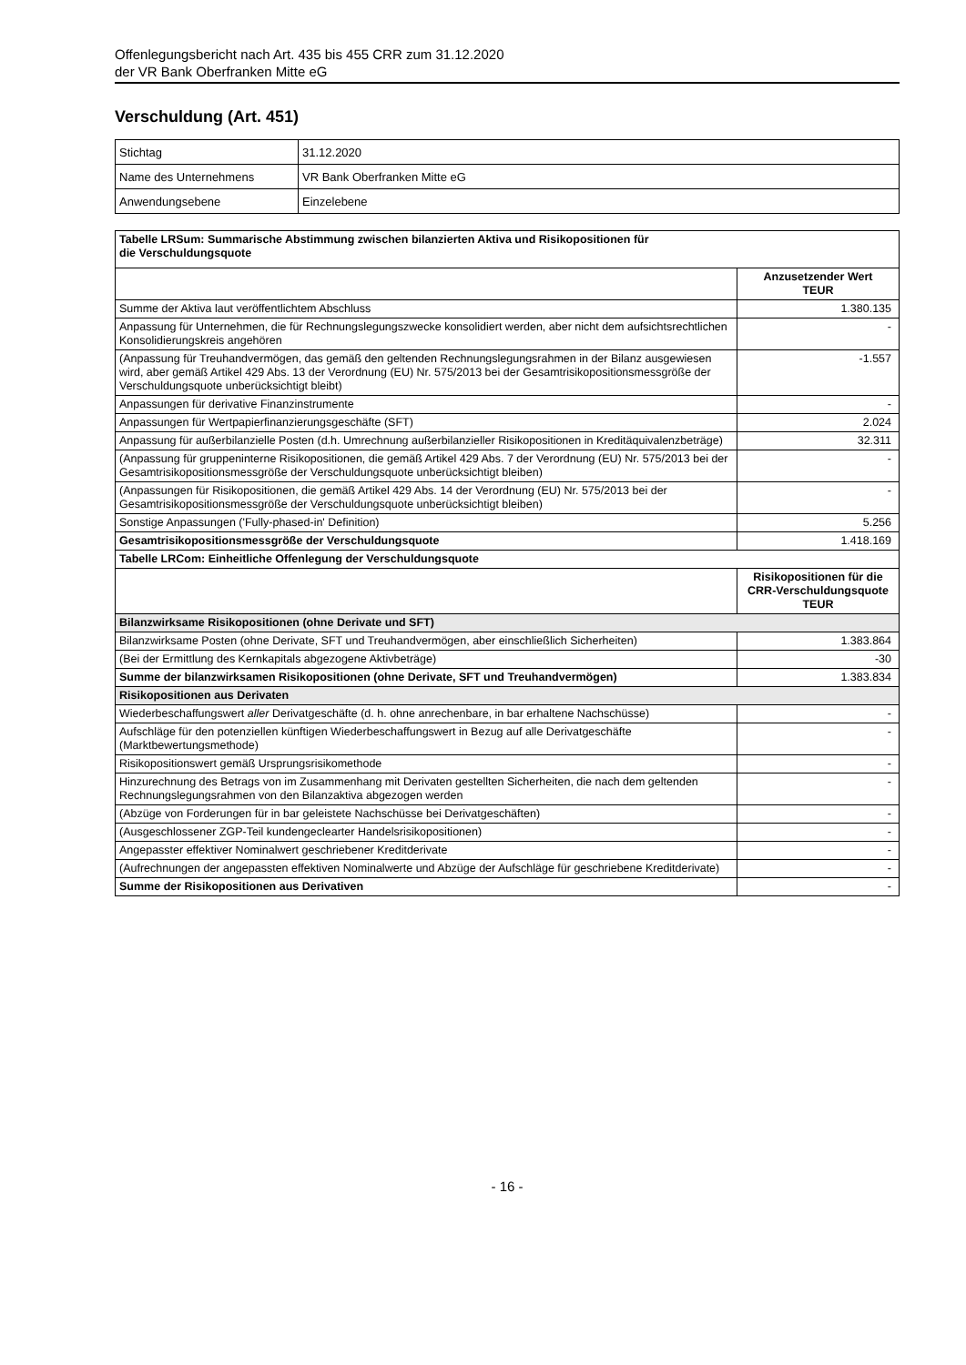Offenlegungsbericht nach Art. 435 bis 455 CRR zum 31.12.2020
der VR Bank Oberfranken Mitte eG
Verschuldung (Art. 451)
| Stichtag | 31.12.2020 |
| Name des Unternehmens | VR Bank Oberfranken Mitte eG |
| Anwendungsebene | Einzelebene |
| Tabelle LRSum: Summarische Abstimmung zwischen bilanzierten Aktiva und Risikopositionen für die Verschuldungsquote | |
| --- | --- |
| | Anzusetzender Wert TEUR |
| Summe der Aktiva laut veröffentlichtem Abschluss | 1.380.135 |
| Anpassung für Unternehmen, die für Rechnungslegungszwecke konsolidiert werden, aber nicht dem aufsichtsrechtlichen Konsolidierungskreis angehören | - |
| (Anpassung für Treuhandvermögen, das gemäß den geltenden Rechnungslegungsrahmen in der Bilanz ausgewiesen wird, aber gemäß Artikel 429 Abs. 13 der Verordnung (EU) Nr. 575/2013 bei der Gesamtrisikopositionsmessgröße der Verschuldungsquote unberücksichtigt bleibt) | -1.557 |
| Anpassungen für derivative Finanzinstrumente | - |
| Anpassungen für Wertpapierfinanzierungsgeschäfte (SFT) | 2.024 |
| Anpassung für außerbilanzielle Posten (d.h. Umrechnung außerbilanzieller Risikopositionen in Kreditäquivalenzbeträge) | 32.311 |
| (Anpassung für gruppeninterne Risikopositionen, die gemäß Artikel 429 Abs. 7 der Verordnung (EU) Nr. 575/2013 bei der Gesamtrisikopositionsmessgröße der Verschuldungsquote unberücksichtigt bleiben) | - |
| (Anpassungen für Risikopositionen, die gemäß Artikel 429 Abs. 14 der Verordnung (EU) Nr. 575/2013 bei der Gesamtrisikopositionsmessgröße der Verschuldungsquote unberücksichtigt bleiben) | - |
| Sonstige Anpassungen ('Fully-phased-in' Definition) | 5.256 |
| Gesamtrisikopositionsmessgröße der Verschuldungsquote | 1.418.169 |
| Tabelle LRCom: Einheitliche Offenlegung der Verschuldungsquote | |
| | Risikopositionen für die CRR-Verschuldungsquote TEUR |
| Bilanzwirksame Risikopositionen (ohne Derivate und SFT) | |
| Bilanzwirksame Posten (ohne Derivate, SFT und Treuhandvermögen, aber einschließlich Sicherheiten) | 1.383.864 |
| (Bei der Ermittlung des Kernkapitals abgezogene Aktivbeträge) | -30 |
| Summe der bilanzwirksamen Risikopositionen (ohne Derivate, SFT und Treuhandvermögen) | 1.383.834 |
| Risikopositionen aus Derivaten | |
| Wiederbeschaffungswert aller Derivatgeschäfte (d. h. ohne anrechenbare, in bar erhaltene Nachschüsse) | - |
| Aufschläge für den potenziellen künftigen Wiederbeschaffungswert in Bezug auf alle Derivatgeschäfte (Marktbewertungsmethode) | - |
| Risikopositionswert gemäß Ursprungsrisikomethode | - |
| Hinzurechnung des Betrags von im Zusammenhang mit Derivaten gestellten Sicherheiten, die nach dem geltenden Rechnungslegungsrahmen von den Bilanzaktiva abgezogen werden | - |
| (Abzüge von Forderungen für in bar geleistete Nachschüsse bei Derivatgeschäften) | - |
| (Ausgeschlossener ZGP-Teil kundengeclearter Handelsrisikopositionen) | - |
| Angepasster effektiver Nominalwert geschriebener Kreditderivate | - |
| (Aufrechnungen der angepassten effektiven Nominalwerte und Abzüge der Aufschläge für geschriebene Kreditderivate) | - |
| Summe der Risikopositionen aus Derivativen | - |
- 16 -